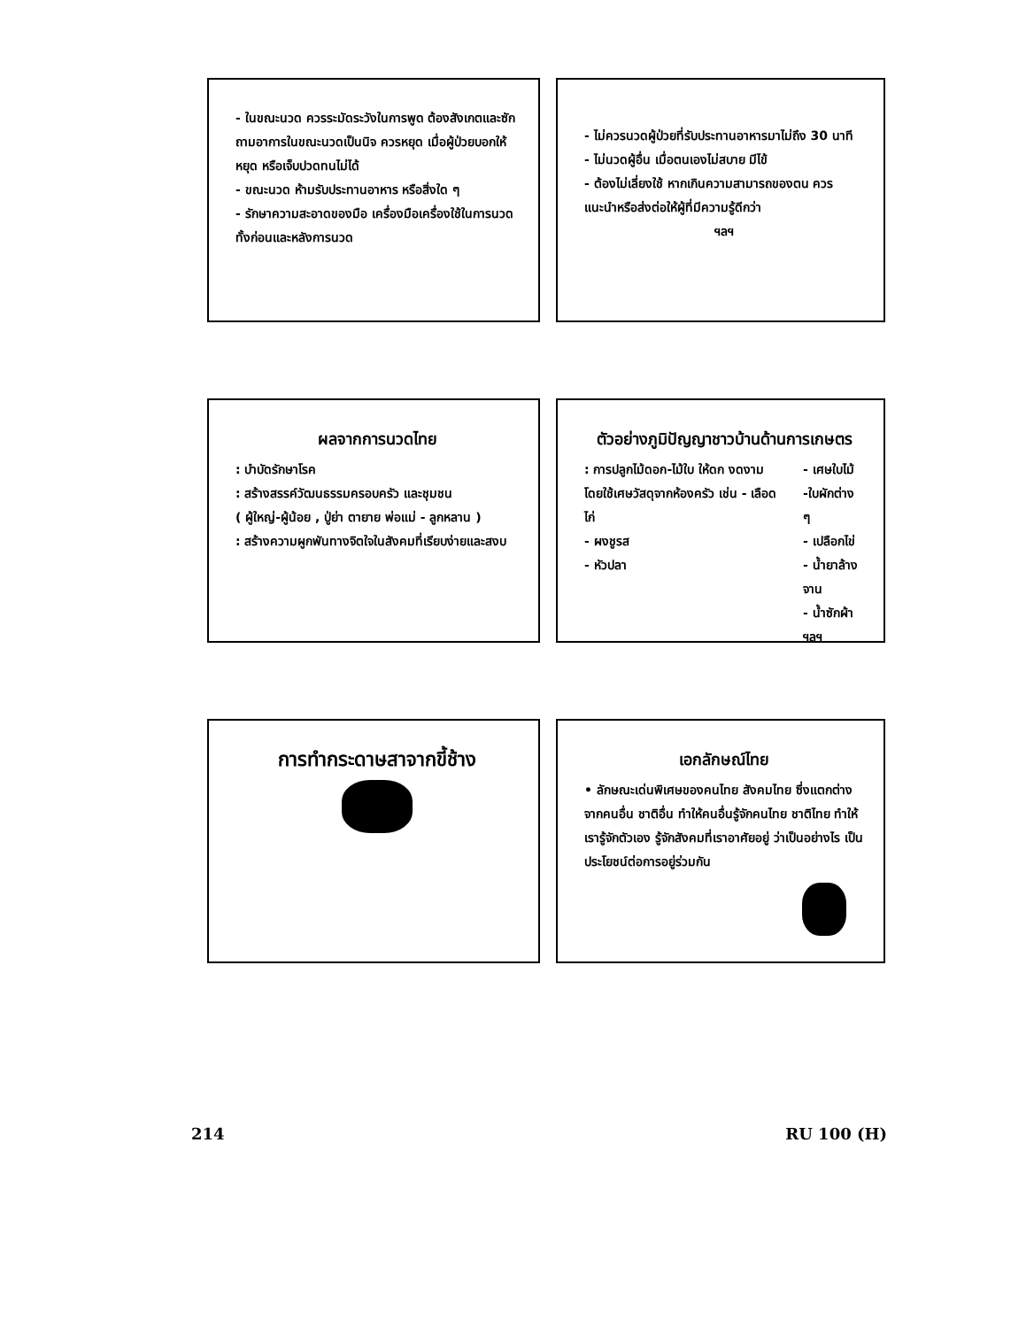- ในขณะนวด ควรระมัดระวังในการพูด ต้องสังเกตและซักถามอาการในขณะนวดเป็นนิจ ควรหยุด เมื่อผู้ป่วยบอกให้หยุด หรือเจ็บปวดทนไม่ได้
- ขณะนวด ห้ามรับประทานอาหาร หรือสิ่งใด ๆ
- รักษาความสะอาดของมือ เครื่องมือเครื่องใช้ในการนวด ทั้งก่อนและหลังการนวด
- ไม่ควรนวดผู้ป่วยที่รับประทานอาหารมาไม่ถึง 30 นาที
- ไม่นวดผู้อื่น เมื่อตนเองไม่สบาย มีไข้
- ต้องไม่เลี่ยงใช้ หากเกินความสามารถของตน ควรแนะนำหรือส่งต่อให้ผู้ที่มีความรู้ดีกว่า
ฯลฯ
ผลจากการนวดไทย
: บำบัดรักษาโรค
: สร้างสรรค์วัฒนธรรมครอบครัว และชุมชน
( ผู้ใหญ่-ผู้น้อย , ปู่ย่า ตายาย พ่อแม่ - ลูกหลาน )
: สร้างความผูกพันทางจิตใจในสังคมที่เรียบง่ายและสงบ
ตัวอย่างภูมิปัญญาชาวบ้านด้านการเกษตร
: การปลูกไม้ดอก-ไม้ใบ ให้ดก งดงาม โดยใช้เศษวัสดุจากห้องครัว เช่น - เลือดไก่
- ผงชูรส
- หัวปลา
- เศษใบไม้ -ใบผักต่าง ๆ
- เปลือกไข่
- น้ำยาล้างจาน
- น้ำซักผ้า
ฯลฯ
การทำกระดาษสาจากขี้ช้าง
เอกลักษณ์ไทย
• ลักษณะเด่นพิเศษของคนไทย สังคมไทย ซึ่งแตกต่างจากคนอื่น ชาติอื่น ทำให้คนอื่นรู้จักคนไทย ชาติไทย ทำให้เรารู้จักตัวเอง รู้จักสังคมที่เราอาศัยอยู่ ว่าเป็นอย่างไร เป็นประโยชน์ต่อการอยู่ร่วมกัน
214 RU 100 (H)